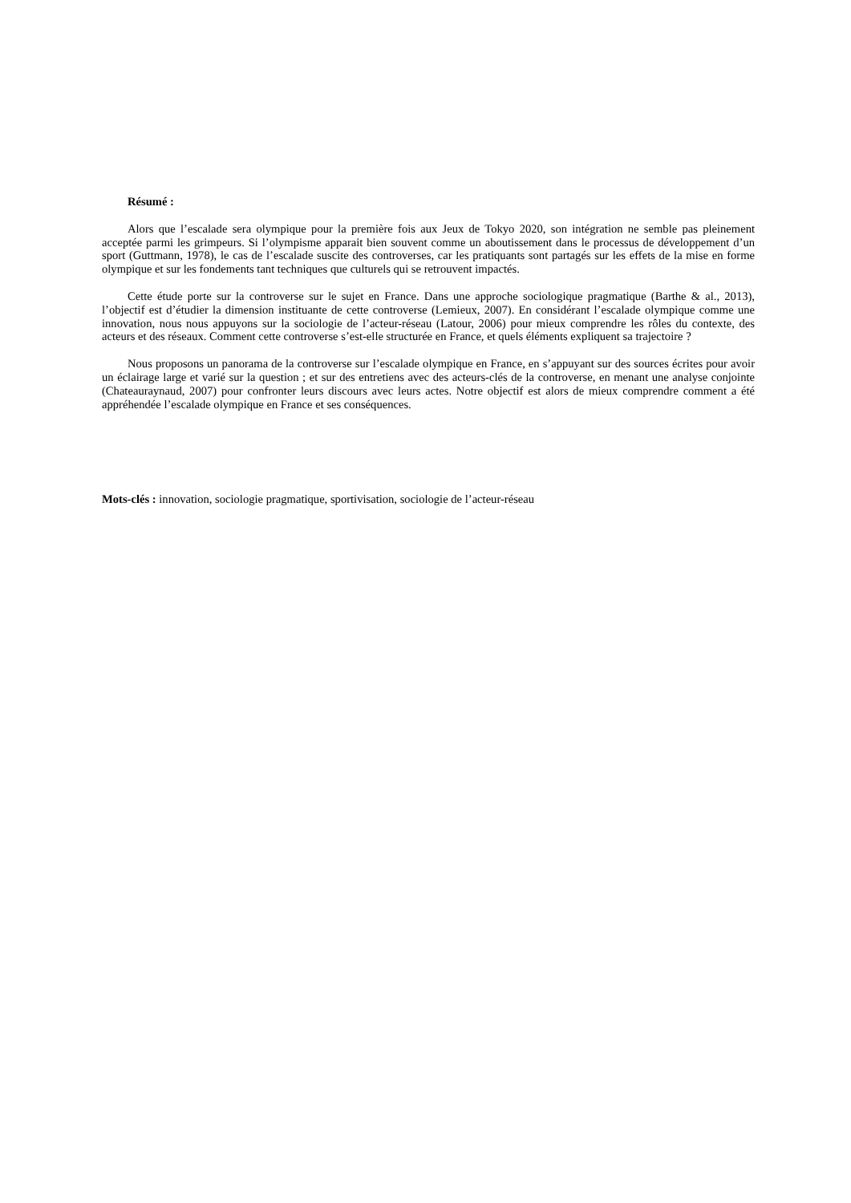Résumé :
Alors que l’escalade sera olympique pour la première fois aux Jeux de Tokyo 2020, son intégration ne semble pas pleinement acceptée parmi les grimpeurs. Si l’olympisme apparait bien souvent comme un aboutissement dans le processus de développement d’un sport (Guttmann, 1978), le cas de l’escalade suscite des controverses, car les pratiquants sont partagés sur les effets de la mise en forme olympique et sur les fondements tant techniques que culturels qui se retrouvent impactés.
Cette étude porte sur la controverse sur le sujet en France. Dans une approche sociologique pragmatique (Barthe & al., 2013), l’objectif est d’étudier la dimension instituante de cette controverse (Lemieux, 2007). En considérant l’escalade olympique comme une innovation, nous nous appuyons sur la sociologie de l’acteur-réseau (Latour, 2006) pour mieux comprendre les rôles du contexte, des acteurs et des réseaux. Comment cette controverse s’est-elle structurée en France, et quels éléments expliquent sa trajectoire ?
Nous proposons un panorama de la controverse sur l’escalade olympique en France, en s’appuyant sur des sources écrites pour avoir un éclairage large et varié sur la question ; et sur des entretiens avec des acteurs-clés de la controverse, en menant une analyse conjointe (Chateauraynaud, 2007) pour confronter leurs discours avec leurs actes. Notre objectif est alors de mieux comprendre comment a été appréhendée l’escalade olympique en France et ses conséquences.
Mots-clés : innovation, sociologie pragmatique, sportivisation, sociologie de l’acteur-réseau